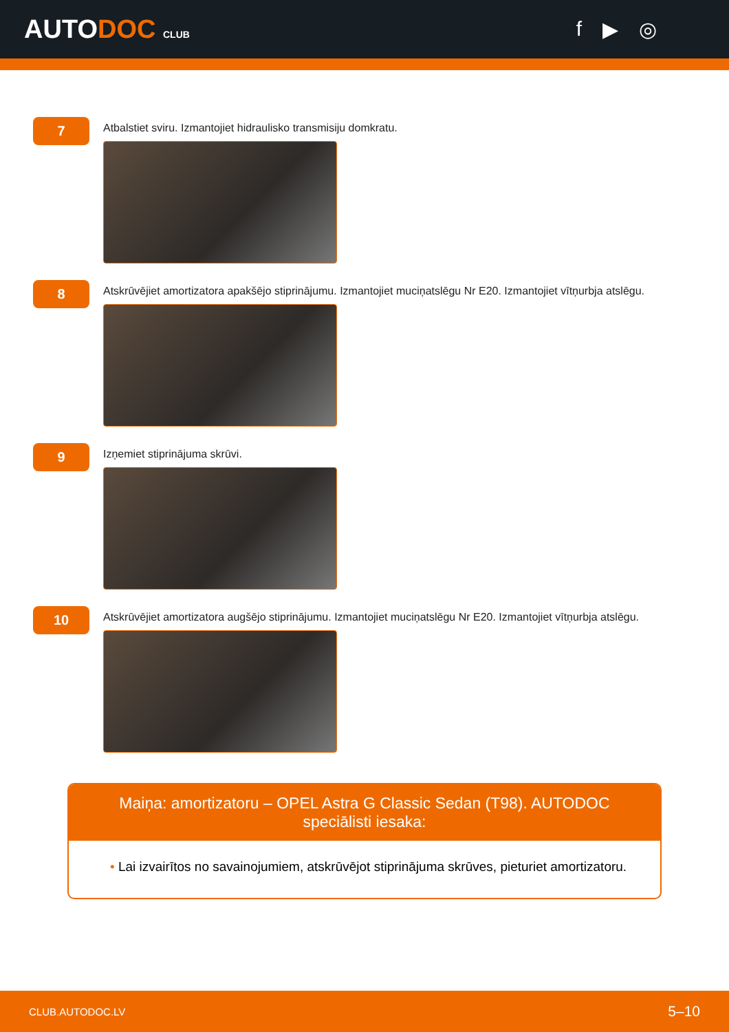AUTODOC CLUB
f ▶ ◎
7
Atbalstiet sviru. Izmantojiet hidraulisko transmisiju domkratu.
8
Atskrūvējiet amortizatora apakšējo stiprinājumu. Izmantojiet muciņatslēgu Nr E20. Izmantojiet vītņurbja atslēgu.
9
Izņemiet stiprinājuma skrūvi.
10
Atskrūvējiet amortizatora augšējo stiprinājumu. Izmantojiet muciņatslēgu Nr E20. Izmantojiet vītņurbja atslēgu.
Maiņa: amortizatoru – OPEL Astra G Classic Sedan (T98). AUTODOC speciālisti iesaka:
• Lai izvairītos no savainojumiem, atskrūvējot stiprinājuma skrūves, pieturiet amortizatoru.
CLUB.AUTODOC.LV 5–10